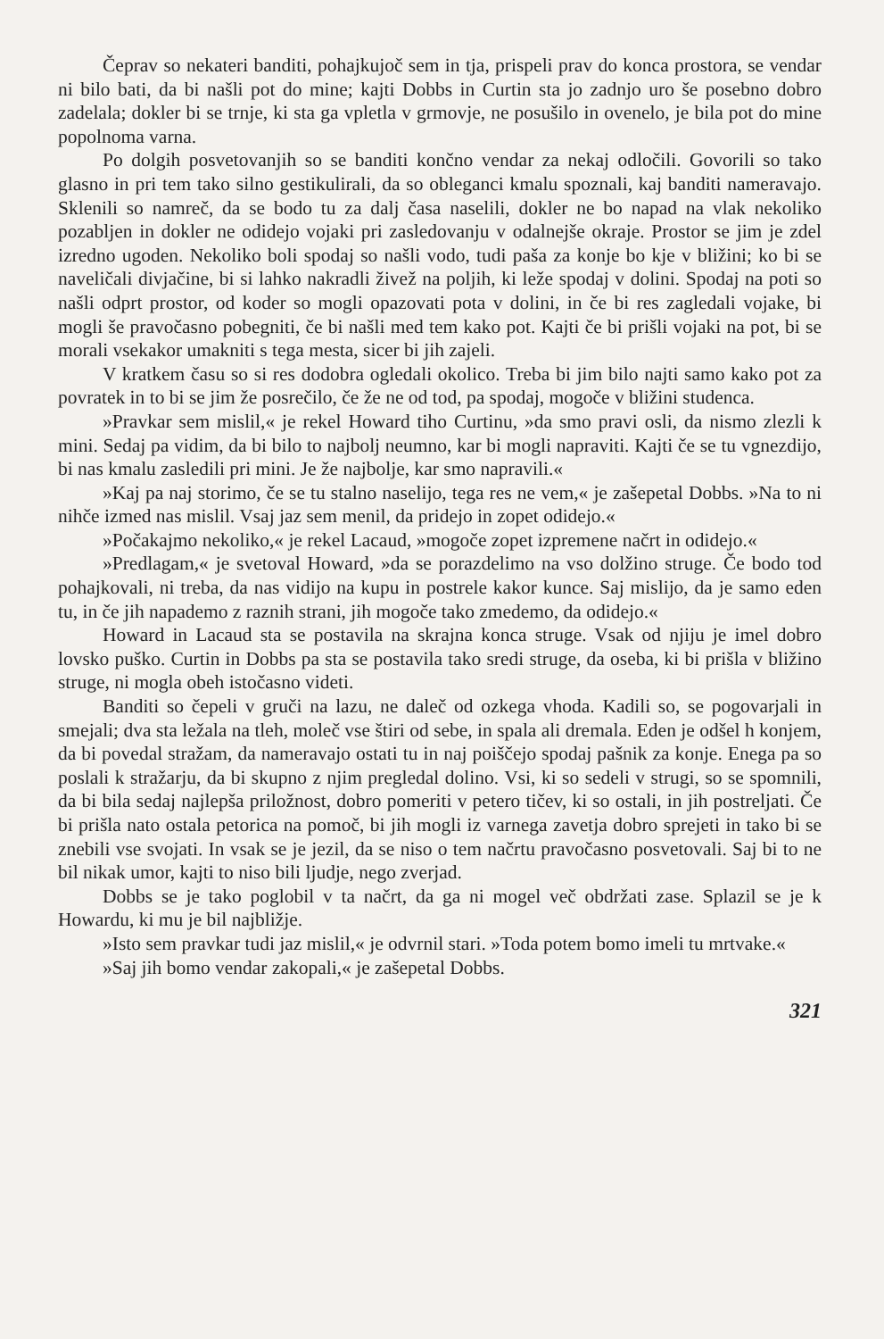Čeprav so nekateri banditi, pohajkujoč sem in tja, prispeli prav do konca prostora, se vendar ni bilo bati, da bi našli pot do mine; kajti Dobbs in Curtin sta jo zadnjo uro še posebno dobro zadelala; dokler bi se trnje, ki sta ga vpletla v grmovje, ne posušilo in ovenelo, je bila pot do mine popolnoma varna.
Po dolgih posvetovanjih so se banditi končno vendar za nekaj odločili. Govorili so tako glasno in pri tem tako silno gestikulirali, da so obleganci kmalu spoznali, kaj banditi nameravajo. Sklenili so namreč, da se bodo tu za dalj časa naselili, dokler ne bo napad na vlak nekoliko pozabljen in dokler ne odidejo vojaki pri zasledovanju v odalnejše okraje. Prostor se jim je zdel izredno ugoden. Nekoliko boli spodaj so našli vodo, tudi paša za konje bo kje v bližini; ko bi se naveličali divjačine, bi si lahko nakradli živež na poljih, ki leže spodaj v dolini. Spodaj na poti so našli odprt prostor, od koder so mogli opazovati pota v dolini, in če bi res zagledali vojake, bi mogli še pravočasno pobegniti, če bi našli med tem kako pot. Kajti če bi prišli vojaki na pot, bi se morali vsekakor umakniti s tega mesta, sicer bi jih zajeli.
V kratkem času so si res dodobra ogledali okolico. Treba bi jim bilo najti samo kako pot za povratek in to bi se jim že posrečilo, če že ne od tod, pa spodaj, mogoče v bližini studenca.
»Pravkar sem mislil,« je rekel Howard tiho Curtinu, »da smo pravi osli, da nismo zlezli k mini. Sedaj pa vidim, da bi bilo to najbolj neumno, kar bi mogli napraviti. Kajti če se tu vgnezdijo, bi nas kmalu zasledili pri mini. Je že najbolje, kar smo napravili.«
»Kaj pa naj storimo, če se tu stalno naselijo, tega res ne vem,« je zašepetal Dobbs. »Na to ni nihče izmed nas mislil. Vsaj jaz sem menil, da pridejo in zopet odidejo.«
»Počakajmo nekoliko,« je rekel Lacaud, »mogoče zopet izpremene načrt in odidejo.«
»Predlagam,« je svetoval Howard, »da se porazdelimo na vso dolžino struge. Če bodo tod pohajkovali, ni treba, da nas vidijo na kupu in postrele kakor kunce. Saj mislijo, da je samo eden tu, in če jih napademo z raznih strani, jih mogoče tako zmedemo, da odidejo.«
Howard in Lacaud sta se postavila na skrajna konca struge. Vsak od njiju je imel dobro lovsko puško. Curtin in Dobbs pa sta se postavila tako sredi struge, da oseba, ki bi prišla v bližino struge, ni mogla obeh istočasno videti.
Banditi so čepeli v gruči na lazu, ne daleč od ozkega vhoda. Kadili so, se pogovarjali in smejali; dva sta ležala na tleh, moleč vse štiri od sebe, in spala ali dremala. Eden je odšel h konjem, da bi povedal stražam, da nameravajo ostati tu in naj poiščejo spodaj pašnik za konje. Enega pa so poslali k stražarju, da bi skupno z njim pregledal dolino. Vsi, ki so sedeli v strugi, so se spomnili, da bi bila sedaj najlepša priložnost, dobro pomeriti v petero tičev, ki so ostali, in jih postreljati. Če bi prišla nato ostala petorica na pomoč, bi jih mogli iz varnega zavetja dobro sprejeti in tako bi se znebili vse svojati. In vsak se je jezil, da se niso o tem načrtu pravočasno posvetovali. Saj bi to ne bil nikak umor, kajti to niso bili ljudje, nego zverjad.
Dobbs se je tako poglobil v ta načrt, da ga ni mogel več obdržati zase. Splazil se je k Howardu, ki mu je bil najbližje.
»Isto sem pravkar tudi jaz mislil,« je odvrnil stari. »Toda potem bomo imeli tu mrtvake.«
»Saj jih bomo vendar zakopali,« je zašepetal Dobbs.
321